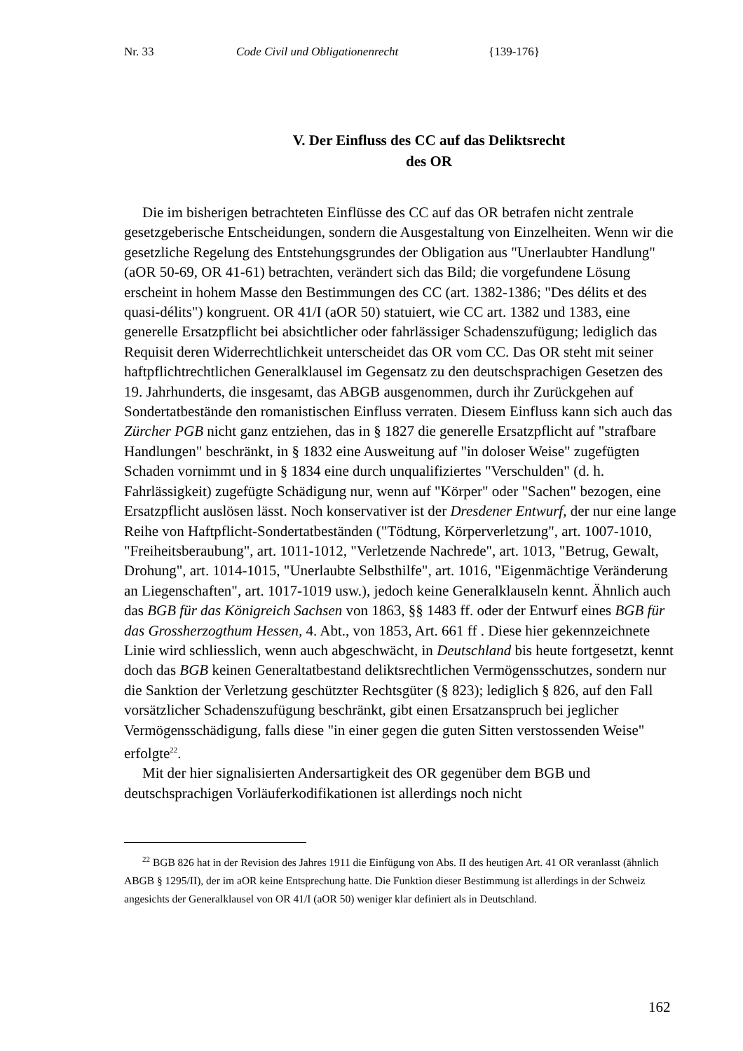Nr. 33 Code Civil und Obligationenrecht {139-176}
V. Der Einfluss des CC auf das Deliktsrecht
des OR
Die im bisherigen betrachteten Einflüsse des CC auf das OR betrafen nicht zentrale gesetzgeberische Entscheidungen, sondern die Ausgestaltung von Einzelheiten. Wenn wir die gesetzliche Regelung des Entstehungsgrundes der Obligation aus "Unerlaubter Handlung" (aOR 50-69, OR 41-61) betrachten, verändert sich das Bild; die vorgefundene Lösung erscheint in hohem Masse den Bestimmungen des CC (art. 1382-1386; "Des délits et des quasi-délits") kongruent. OR 41/I (aOR 50) statuiert, wie CC art. 1382 und 1383, eine generelle Ersatzpflicht bei absichtlicher oder fahrlässiger Schadenszufügung; lediglich das Requisit deren Widerrechtlichkeit unterscheidet das OR vom CC. Das OR steht mit seiner haftpflichtrechtlichen Generalklausel im Gegensatz zu den deutschsprachigen Gesetzen des 19. Jahrhunderts, die insgesamt, das ABGB ausgenommen, durch ihr Zurückgehen auf Sondertatbestände den romanistischen Einfluss verraten. Diesem Einfluss kann sich auch das Zürcher PGB nicht ganz entziehen, das in § 1827 die generelle Ersatzpflicht auf "strafbare Handlungen" beschränkt, in § 1832 eine Ausweitung auf "in doloser Weise" zugefügten Schaden vornimmt und in § 1834 eine durch unqualifiziertes "Verschulden" (d. h. Fahrlässigkeit) zugefügte Schädigung nur, wenn auf "Körper" oder "Sachen" bezogen, eine Ersatzpflicht auslösen lässt. Noch konservativer ist der Dresdener Entwurf, der nur eine lange Reihe von Haftpflicht-Sondertatbeständen ("Tödtung, Körperverletzung", art. 1007-1010, "Freiheitsberaubung", art. 1011-1012, "Verletzende Nachrede", art. 1013, "Betrug, Gewalt, Drohung", art. 1014-1015, "Unerlaubte Selbsthilfe", art. 1016, "Eigenmächtige Veränderung an Liegenschaften", art. 1017-1019 usw.), jedoch keine Generalklauseln kennt. Ähnlich auch das BGB für das Königreich Sachsen von 1863, §§ 1483 ff. oder der Entwurf eines BGB für das Grossherzogthum Hessen, 4. Abt., von 1853, Art. 661 ff . Diese hier gekennzeichnete Linie wird schliesslich, wenn auch abgeschwächt, in Deutschland bis heute fortgesetzt, kennt doch das BGB keinen Generaltatbestand deliktsrechtlichen Vermögensschutzes, sondern nur die Sanktion der Verletzung geschützter Rechtsgüter (§ 823); lediglich § 826, auf den Fall vorsätzlicher Schadenszufügung beschränkt, gibt einen Ersatzanspruch bei jeglicher Vermögensschädigung, falls diese "in einer gegen die guten Sitten verstossenden Weise" erfolgte<sup>22</sup>.
Mit der hier signalisierten Andersartigkeit des OR gegenüber dem BGB und deutschsprachigen Vorläuferkodifikationen ist allerdings noch nicht
<sup>22</sup> BGB 826 hat in der Revision des Jahres 1911 die Einfügung von Abs. II des heutigen Art. 41 OR veranlasst (ähnlich ABGB § 1295/II), der im aOR keine Entsprechung hatte. Die Funktion dieser Bestimmung ist allerdings in der Schweiz angesichts der Generalklausel von OR 41/I (aOR 50) weniger klar definiert als in Deutschland.
162